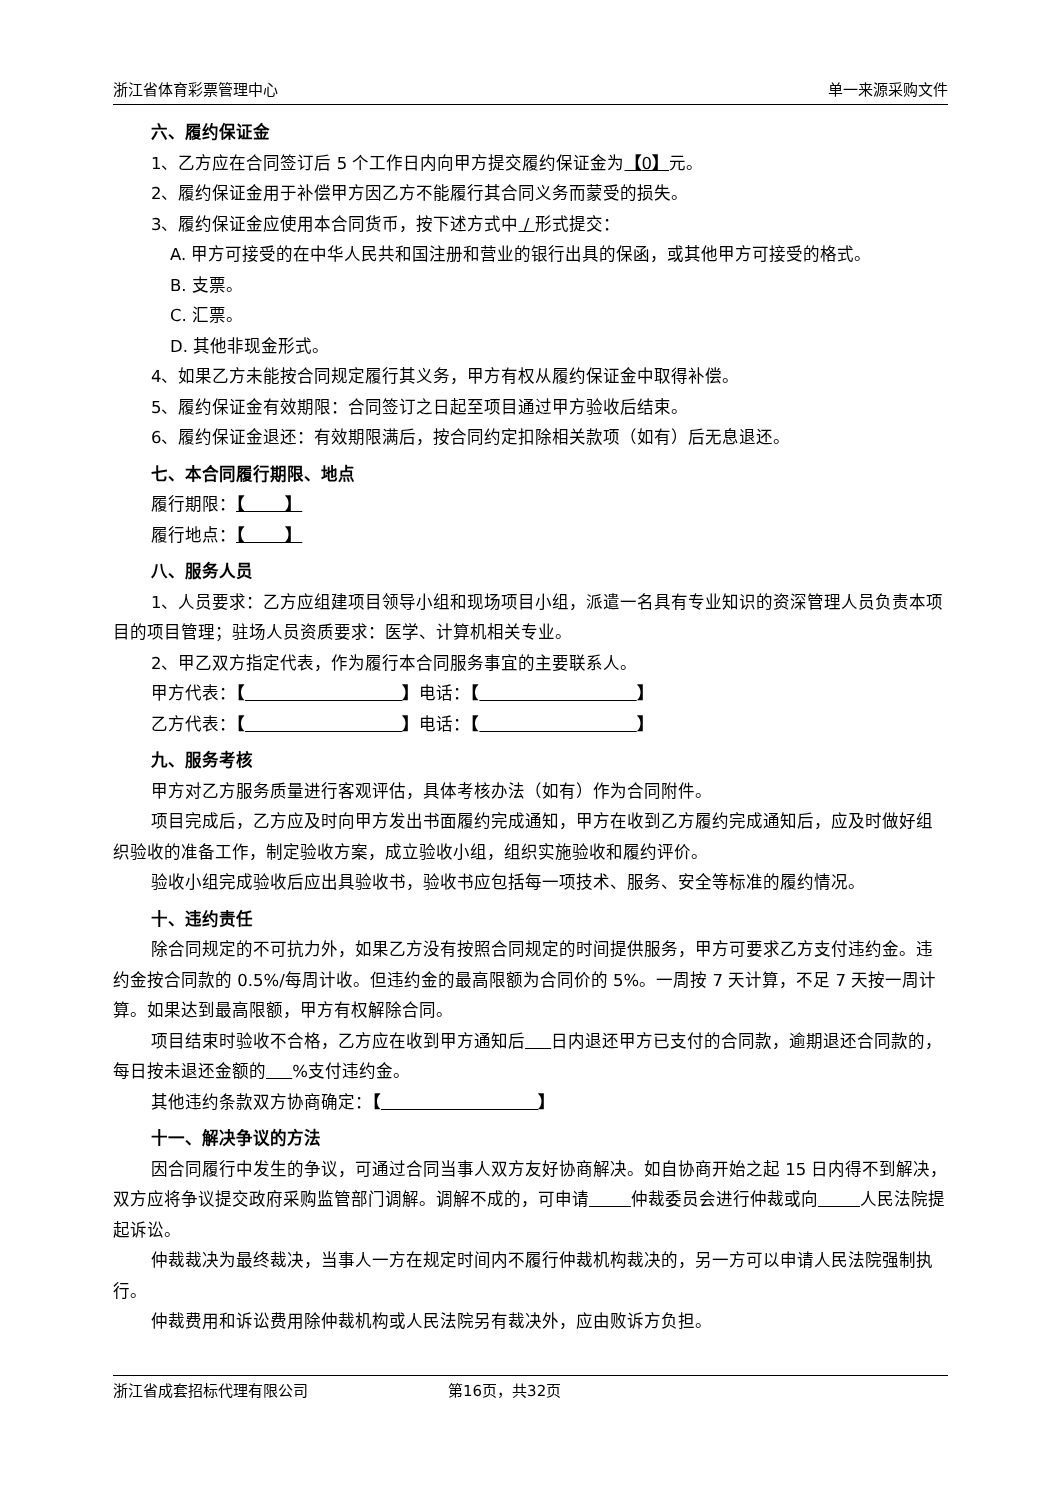浙江省体育彩票管理中心 单一来源采购文件
六、履约保证金
1、乙方应在合同签订后 5 个工作日内向甲方提交履约保证金为【0】元。
2、履约保证金用于补偿甲方因乙方不能履行其合同义务而蒙受的损失。
3、履约保证金应使用本合同货币，按下述方式中 / 形式提交：
A. 甲方可接受的在中华人民共和国注册和营业的银行出具的保函，或其他甲方可接受的格式。
B. 支票。
C. 汇票。
D. 其他非现金形式。
4、如果乙方未能按合同规定履行其义务，甲方有权从履约保证金中取得补偿。
5、履约保证金有效期限：合同签订之日起至项目通过甲方验收后结束。
6、履约保证金退还：有效期限满后，按合同约定扣除相关款项（如有）后无息退还。
七、本合同履行期限、地点
履行期限：【 】
履行地点：【 】
八、服务人员
1、人员要求：乙方应组建项目领导小组和现场项目小组，派遣一名具有专业知识的资深管理人员负责本项目的项目管理；驻场人员资质要求：医学、计算机相关专业。
2、甲乙双方指定代表，作为履行本合同服务事宜的主要联系人。
甲方代表：【 】电话：【 】
乙方代表：【 】电话：【 】
九、服务考核
甲方对乙方服务质量进行客观评估，具体考核办法（如有）作为合同附件。
项目完成后，乙方应及时向甲方发出书面履约完成通知，甲方在收到乙方履约完成通知后，应及时做好组织验收的准备工作，制定验收方案，成立验收小组，组织实施验收和履约评价。
验收小组完成验收后应出具验收书，验收书应包括每一项技术、服务、安全等标准的履约情况。
十、违约责任
除合同规定的不可抗力外，如果乙方没有按照合同规定的时间提供服务，甲方可要求乙方支付违约金。违约金按合同款的 0.5%/每周计收。但违约金的最高限额为合同价的 5%。一周按 7 天计算，不足 7 天按一周计算。如果达到最高限额，甲方有权解除合同。
项目结束时验收不合格，乙方应在收到甲方通知后 日内退还甲方已支付的合同款，逾期退还合同款的，每日按未退还金额的 %支付违约金。
其他违约条款双方协商确定：【 】
十一、解决争议的方法
因合同履行中发生的争议，可通过合同当事人双方友好协商解决。如自协商开始之起 15 日内得不到解决，双方应将争议提交政府采购监管部门调解。调解不成的，可申请 仲裁委员会进行仲裁或向 人民法院提起诉讼。
仲裁裁决为最终裁决，当事人一方在规定时间内不履行仲裁机构裁决的，另一方可以申请人民法院强制执行。
仲裁费用和诉讼费用除仲裁机构或人民法院另有裁决外，应由败诉方负担。
浙江省成套招标代理有限公司 第16页，共32页